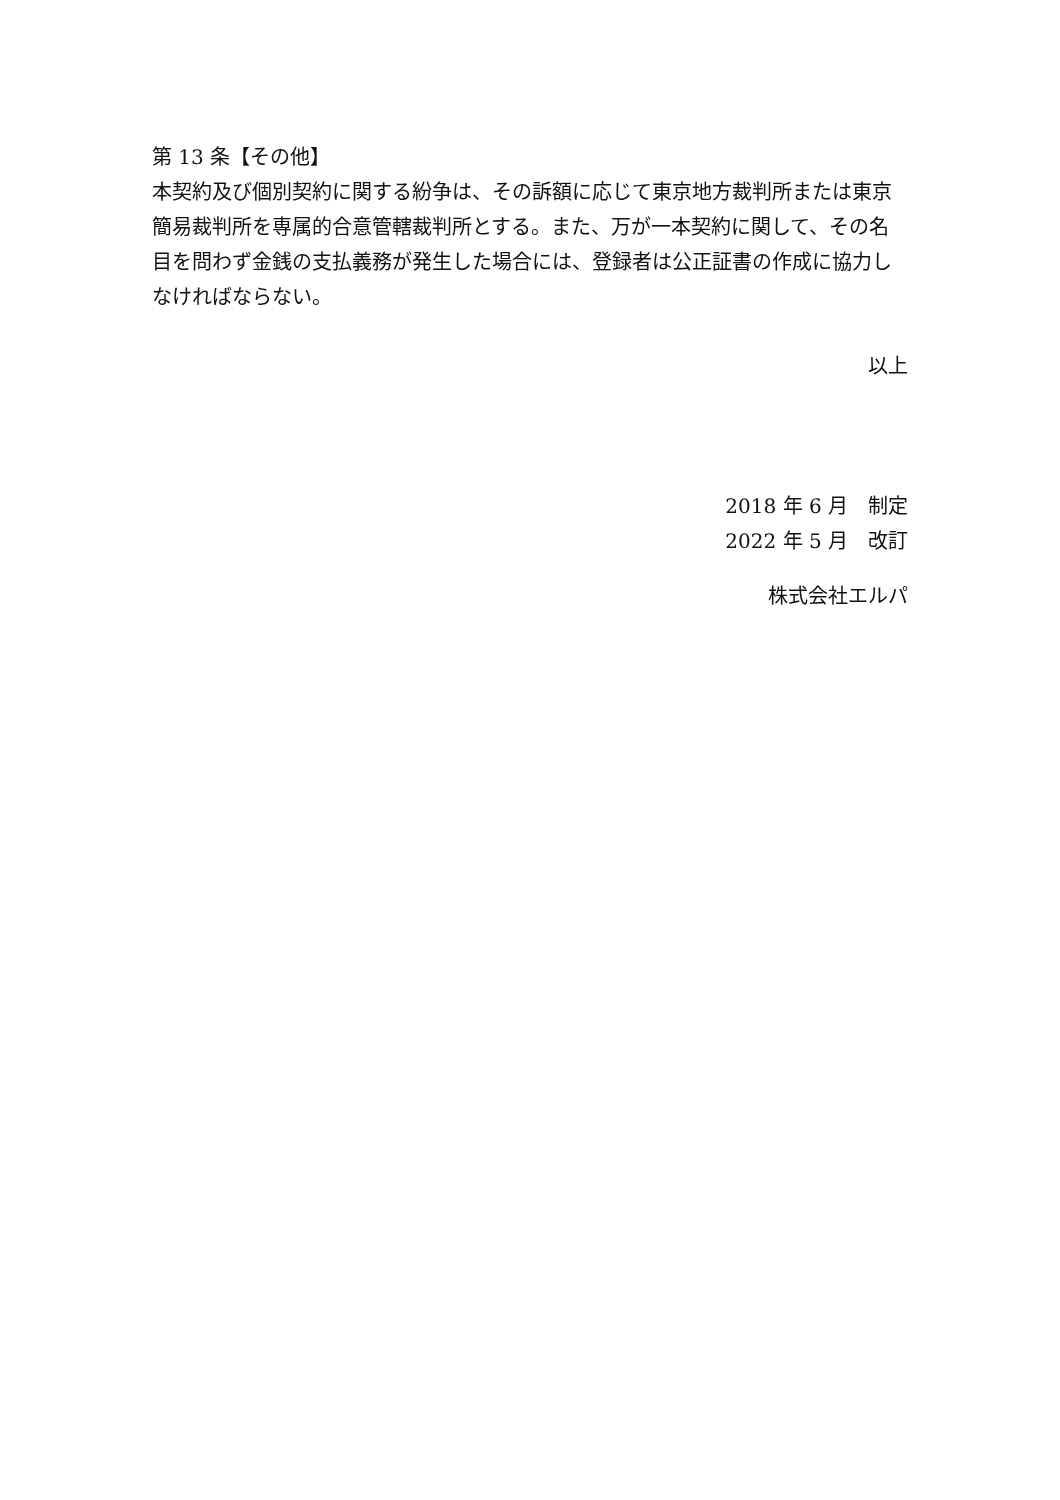第 13 条【その他】
本契約及び個別契約に関する紛争は、その訴額に応じて東京地方裁判所または東京簡易裁判所を専属的合意管轄裁判所とする。また、万が一本契約に関して、その名目を問わず金銭の支払義務が発生した場合には、登録者は公正証書の作成に協力しなければならない。
以上
2018 年 6 月　制定
2022 年 5 月　改訂
株式会社エルパ